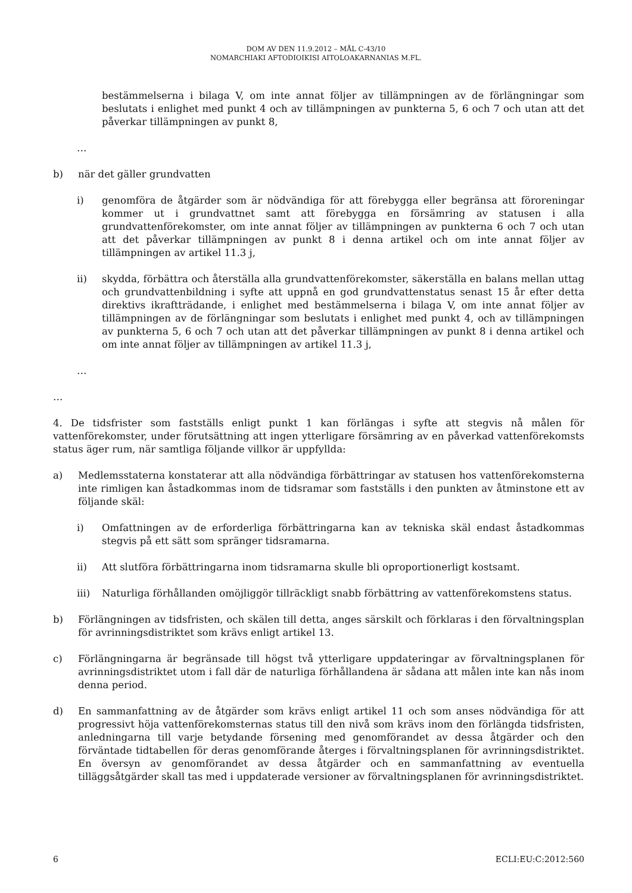DOM AV DEN 11.9.2012 – MÅL C-43/10
NOMARCHIAKI AFTODIOIKISI AITOLOAKARNANIAS M.FL.
bestämmelserna i bilaga V, om inte annat följer av tillämpningen av de förlängningar som beslutats i enlighet med punkt 4 och av tillämpningen av punkterna 5, 6 och 7 och utan att det påverkar tillämpningen av punkt 8,
…
b) när det gäller grundvatten
i) genomföra de åtgärder som är nödvändiga för att förebygga eller begränsa att föroreningar kommer ut i grundvattnet samt att förebygga en försämring av statusen i alla grundvattenförekomster, om inte annat följer av tillämpningen av punkterna 6 och 7 och utan att det påverkar tillämpningen av punkt 8 i denna artikel och om inte annat följer av tillämpningen av artikel 11.3 j,
ii) skydda, förbättra och återställa alla grundvattenförekomster, säkerställa en balans mellan uttag och grundvattenbildning i syfte att uppnå en god grundvattenstatus senast 15 år efter detta direktivs ikraftträdande, i enlighet med bestämmelserna i bilaga V, om inte annat följer av tillämpningen av de förlängningar som beslutats i enlighet med punkt 4, och av tillämpningen av punkterna 5, 6 och 7 och utan att det påverkar tillämpningen av punkt 8 i denna artikel och om inte annat följer av tillämpningen av artikel 11.3 j,
…
…
4. De tidsfrister som fastställs enligt punkt 1 kan förlängas i syfte att stegvis nå målen för vattenförekomster, under förutsättning att ingen ytterligare försämring av en påverkad vattenförekomsts status äger rum, när samtliga följande villkor är uppfyllda:
a) Medlemsstaterna konstaterar att alla nödvändiga förbättringar av statusen hos vattenförekomsterna inte rimligen kan åstadkommas inom de tidsramar som fastställs i den punkten av åtminstone ett av följande skäl:
i) Omfattningen av de erforderliga förbättringarna kan av tekniska skäl endast åstadkommas stegvis på ett sätt som spränger tidsramarna.
ii) Att slutföra förbättringarna inom tidsramarna skulle bli oproportionerligt kostsamt.
iii) Naturliga förhållanden omöjliggör tillräckligt snabb förbättring av vattenförekomstens status.
b) Förlängningen av tidsfristen, och skälen till detta, anges särskilt och förklaras i den förvaltningsplan för avrinningsdistriktet som krävs enligt artikel 13.
c) Förlängningarna är begränsade till högst två ytterligare uppdateringar av förvaltningsplanen för avrinningsdistriktet utom i fall där de naturliga förhållandena är sådana att målen inte kan nås inom denna period.
d) En sammanfattning av de åtgärder som krävs enligt artikel 11 och som anses nödvändiga för att progressivt höja vattenförekomsternas status till den nivå som krävs inom den förlängda tidsfristen, anledningarna till varje betydande försening med genomförandet av dessa åtgärder och den förväntade tidtabellen för deras genomförande återges i förvaltningsplanen för avrinningsdistriktet. En översyn av genomförandet av dessa åtgärder och en sammanfattning av eventuella tilläggsåtgärder skall tas med i uppdaterade versioner av förvaltningsplanen för avrinningsdistriktet.
6 ECLI:EU:C:2012:560